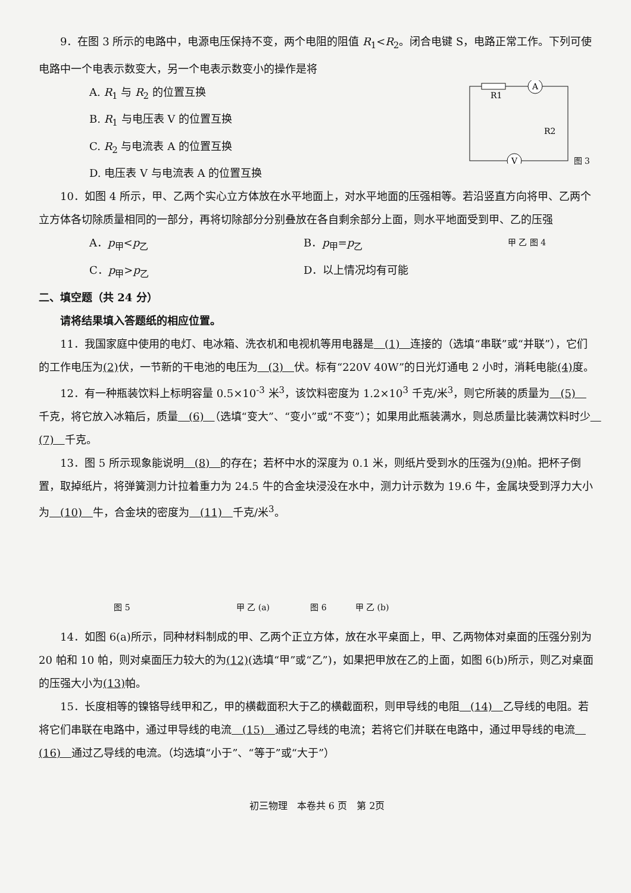9．在图 3 所示的电路中，电源电压保持不变，两个电阻的阻值 R<sub>1</sub><R<sub>2</sub>。闭合电键 S，电路正常工作。下列可使电路中一个电表示数变大，另一个电表示数变小的操作是将
A. R<sub>1</sub> 与 R<sub>2</sub> 的位置互换
B. R<sub>1</sub> 与电压表 V 的位置互换
C. R<sub>2</sub> 与电流表 A 的位置互换
D. 电压表 V 与电流表 A 的位置互换
A
V
R1
R2
图 3
10．如图 4 所示，甲、乙两个实心立方体放在水平地面上，对水平地面的压强相等。若沿竖直方向将甲、乙两个立方体各切除质量相同的一部分，再将切除部分分别叠放在各自剩余部分上面，则水平地面受到甲、乙的压强
A．p<sub>甲</sub><p<sub>乙</sub> B．p<sub>甲</sub>=p<sub>乙</sub>
C．p<sub>甲</sub>>p<sub>乙</sub> D．以上情况均有可能
甲 乙 图 4
二、填空题（共 24 分）
请将结果填入答题纸的相应位置。
11．我国家庭中使用的电灯、电冰箱、洗衣机和电视机等用电器是　(1)　连接的（选填“串联”或“并联”），它们的工作电压为(2) 伏，一节新的干电池的电压为　(3)　伏。标有“220V 40W”的日光灯通电 2 小时，消耗电能(4) 度。
12．有一种瓶装饮料上标明容量 0.5×10<sup>-3</sup> 米<sup>3</sup>，该饮料密度为 1.2×10<sup>3</sup> 千克/米<sup>3</sup>，则它所装的质量为　(5)　千克，将它放入冰箱后，质量　(6)　（选填“变大”、“变小”或“不变”）；如果用此瓶装满水，则总质量比装满饮料时少　(7)　千克。
13．图 5 所示现象能说明　(8)　的存在；若杯中水的深度为 0.1 米，则纸片受到水的压强为(9) 帕。把杯子倒置，取掉纸片，将弹簧测力计拉着重力为 24.5 牛的合金块浸没在水中，测力计示数为 19.6 牛，金属块受到浮力大小为　(10)　牛，合金块的密度为　(11)　千克/米<sup>3</sup>。
图 5 甲 乙 (a) 图 6 甲 乙 (b)
14．如图 6(a)所示，同种材料制成的甲、乙两个正立方体，放在水平桌面上，甲、乙两物体对桌面的压强分别为 20 帕和 10 帕，则对桌面压力较大的为(12)(选填“甲”或“乙”)，如果把甲放在乙的上面，如图 6(b)所示，则乙对桌面的压强大小为(13) 帕。
15．长度相等的镍铬导线甲和乙，甲的横截面积大于乙的横截面积，则甲导线的电阻　(14)　乙导线的电阻。若将它们串联在电路中，通过甲导线的电流　(15)　通过乙导线的电流；若将它们并联在电路中，通过甲导线的电流　(16)　通过乙导线的电流。（均选填“小于”、“等于”或“大于”）
初三物理　本卷共 6 页　第 2页